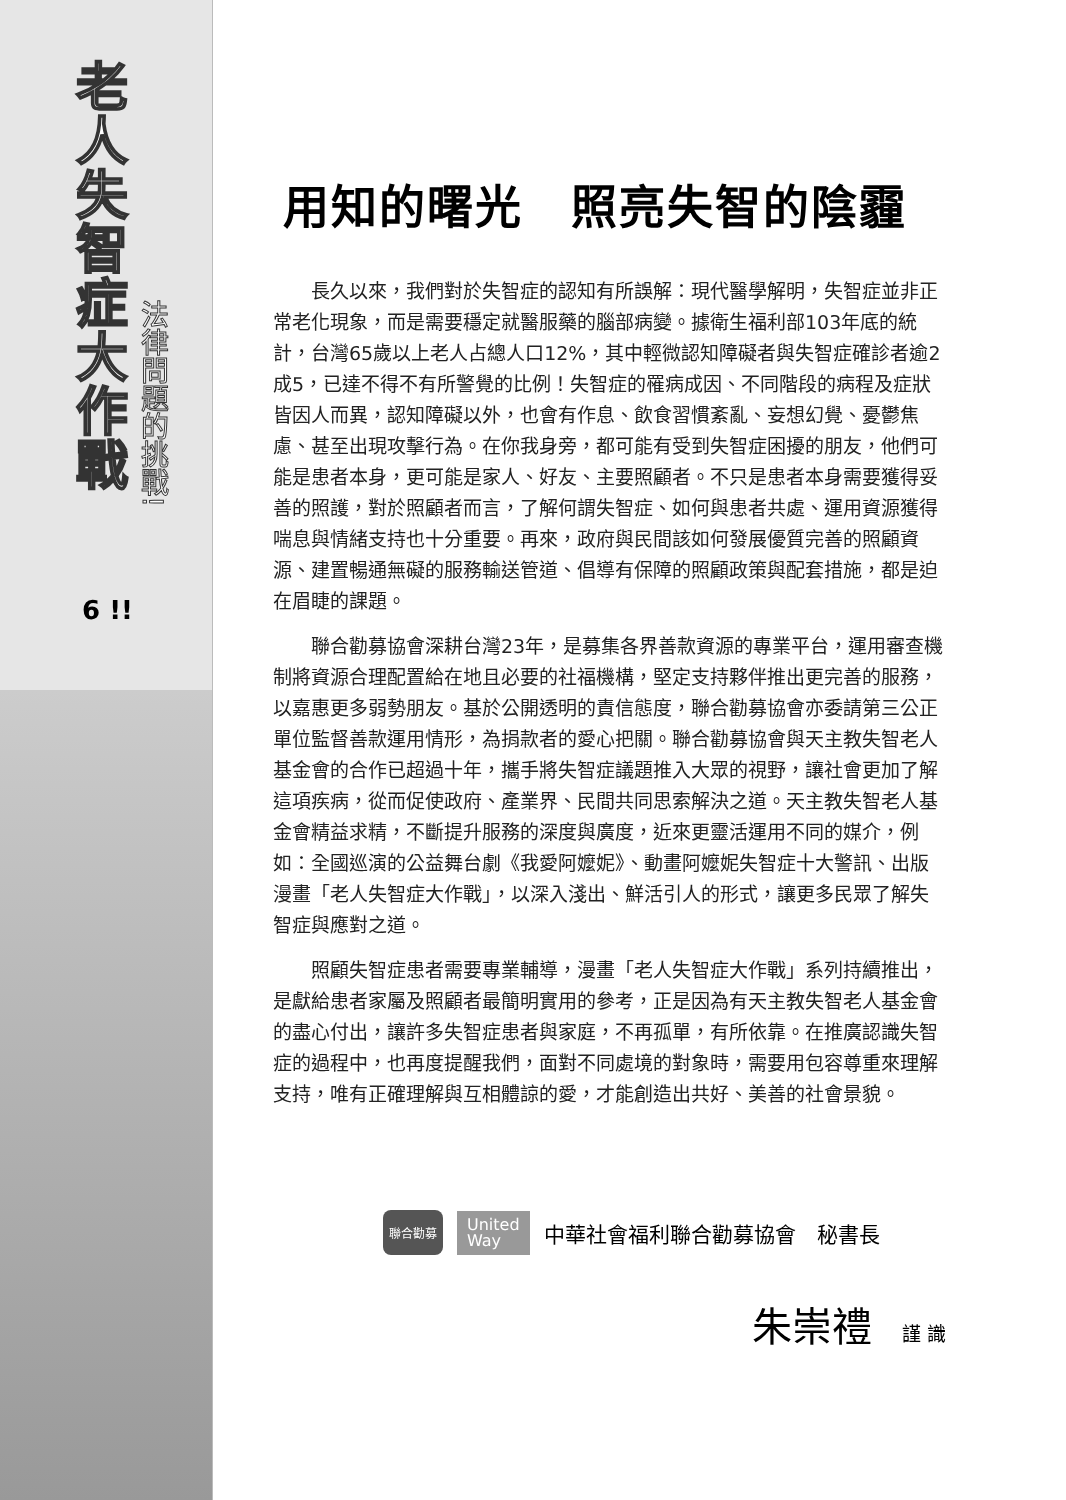老人失智症大作戰
法律問題的挑戰!
6 !!
用知的曙光　照亮失智的陰霾
長久以來，我們對於失智症的認知有所誤解：現代醫學解明，失智症並非正常老化現象，而是需要穩定就醫服藥的腦部病變。據衛生福利部103年底的統計，台灣65歲以上老人占總人口12%，其中輕微認知障礙者與失智症確診者逾2成5，已達不得不有所警覺的比例！失智症的罹病成因、不同階段的病程及症狀皆因人而異，認知障礙以外，也會有作息、飲食習慣紊亂、妄想幻覺、憂鬱焦慮、甚至出現攻擊行為。在你我身旁，都可能有受到失智症困擾的朋友，他們可能是患者本身，更可能是家人、好友、主要照顧者。不只是患者本身需要獲得妥善的照護，對於照顧者而言，了解何謂失智症、如何與患者共處、運用資源獲得喘息與情緒支持也十分重要。再來，政府與民間該如何發展優質完善的照顧資源、建置暢通無礙的服務輸送管道、倡導有保障的照顧政策與配套措施，都是迫在眉睫的課題。
聯合勸募協會深耕台灣23年，是募集各界善款資源的專業平台，運用審查機制將資源合理配置給在地且必要的社福機構，堅定支持夥伴推出更完善的服務，以嘉惠更多弱勢朋友。基於公開透明的責信態度，聯合勸募協會亦委請第三公正單位監督善款運用情形，為捐款者的愛心把關。聯合勸募協會與天主教失智老人基金會的合作已超過十年，攜手將失智症議題推入大眾的視野，讓社會更加了解這項疾病，從而促使政府、產業界、民間共同思索解決之道。天主教失智老人基金會精益求精，不斷提升服務的深度與廣度，近來更靈活運用不同的媒介，例如：全國巡演的公益舞台劇《我愛阿嬤妮》、動畫阿嬤妮失智症十大警訊、出版漫畫「老人失智症大作戰」，以深入淺出、鮮活引人的形式，讓更多民眾了解失智症與應對之道。
照顧失智症患者需要專業輔導，漫畫「老人失智症大作戰」系列持續推出，是獻給患者家屬及照顧者最簡明實用的參考，正是因為有天主教失智老人基金會的盡心付出，讓許多失智症患者與家庭，不再孤單，有所依靠。在推廣認識失智症的過程中，也再度提醒我們，面對不同處境的對象時，需要用包容尊重來理解支持，唯有正確理解與互相體諒的愛，才能創造出共好、美善的社會景貌。
聯合勸募 United
Way 中華社會福利聯合勸募協會　秘書長
朱崇禮 謹 識